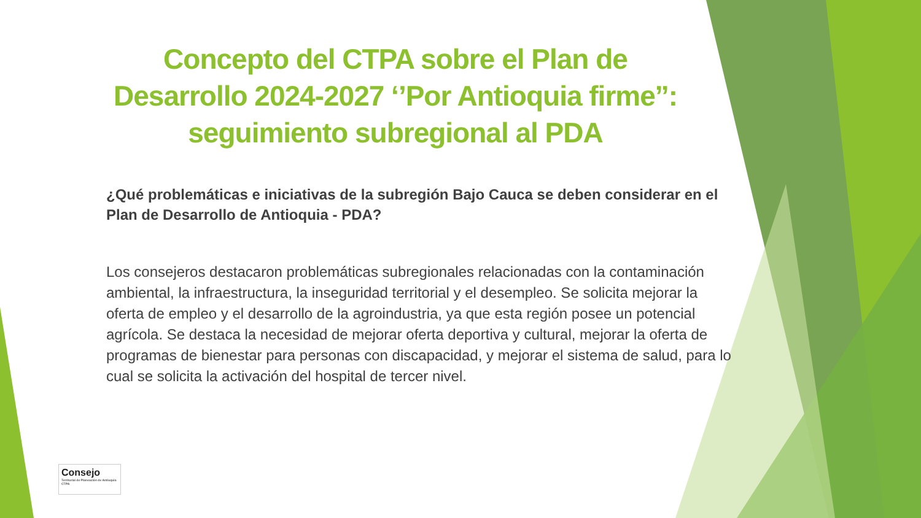Concepto del CTPA sobre el Plan de Desarrollo 2024-2027 ‘’Por Antioquia firme’’: seguimiento subregional al PDA
¿Qué problemáticas e iniciativas de la subregión Bajo Cauca se deben considerar en el Plan de Desarrollo de Antioquia - PDA?
Los consejeros destacaron problemáticas subregionales relacionadas con la contaminación ambiental, la infraestructura, la inseguridad territorial y el desempleo. Se solicita mejorar la oferta de empleo y el desarrollo de la agroindustria, ya que esta región posee un potencial agrícola. Se destaca la necesidad de mejorar oferta deportiva y cultural, mejorar la oferta de programas de bienestar para personas con discapacidad, y mejorar el sistema de salud, para lo cual se solicita la activación del hospital de tercer nivel.
Consejo
Territorial de Planeación de Antioquia
CTPA